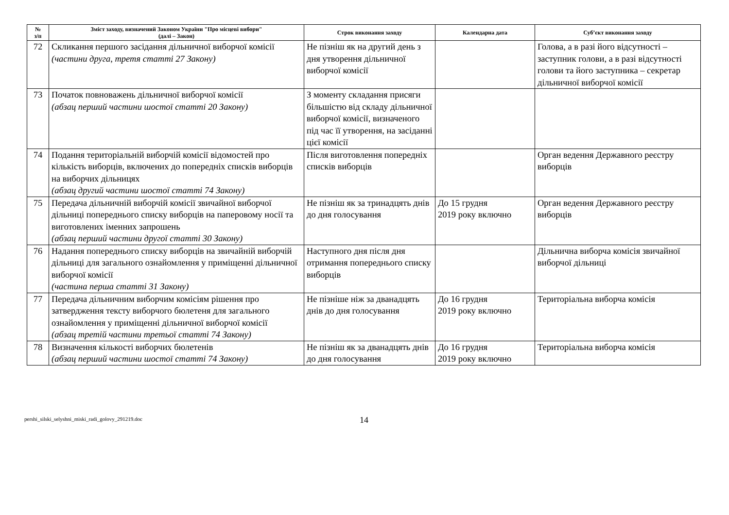| № з/п | Зміст заходу, визначений Законом України "Про місцеві вибори" (далі – Закон) | Строк виконання заходу | Календарна дата | Суб’єкт виконання заходу |
| --- | --- | --- | --- | --- |
| 72 | Скликання першого засідання дільничної виборчої комісії (частини друга, третя статті 27 Закону) | Не пізніш як на другий день з дня утворення дільничної виборчої комісії | | Голова, а в разі його відсутності – заступник голови, а в разі відсутності голови та його заступника – секретар дільничної виборчої комісії |
| 73 | Початок повноважень дільничної виборчої комісії (абзац перший частини шостої статті 20 Закону) | З моменту складання присяги більшістю від складу дільничної виборчої комісії, визначеного під час її утворення, на засіданні цієї комісії | | |
| 74 | Подання територіальній виборчій комісії відомостей про кількість виборців, включених до попередніх списків виборців на виборчих дільницях (абзац другий частини шостої статті 74 Закону) | Після виготовлення попередніх списків виборців | | Орган ведення Державного реєстру виборців |
| 75 | Передача дільничній виборчій комісії звичайної виборчої дільниці попереднього списку виборців на паперовому носії та виготовлених іменних запрошень (абзац перший частини другої статті 30 Закону) | Не пізніш як за тринадцять днів до дня голосування | До 15 грудня 2019 року включно | Орган ведення Державного реєстру виборців |
| 76 | Надання попереднього списку виборців на звичайній виборчій дільниці для загального ознайомлення у приміщенні дільничної виборчої комісії (частина перша статті 31 Закону) | Наступного дня після дня отримання попереднього списку виборців | | Дільнична виборча комісія звичайної виборчої дільниці |
| 77 | Передача дільничним виборчим комісіям рішення про затвердження тексту виборчого бюлетеня для загального ознайомлення у приміщенні дільничної виборчої комісії (абзац третій частини третьої статті 74 Закону) | Не пізніше ніж за дванадцять днів до дня голосування | До 16 грудня 2019 року включно | Територіальна виборча комісія |
| 78 | Визначення кількості виборчих бюлетенів (абзац перший частини шостої статті 74 Закону) | Не пізніш як за дванадцять днів до дня голосування | До 16 грудня 2019 року включно | Територіальна виборча комісія |
pershi_silski_selyshni_miski_radi_golovy_291219.doc
14